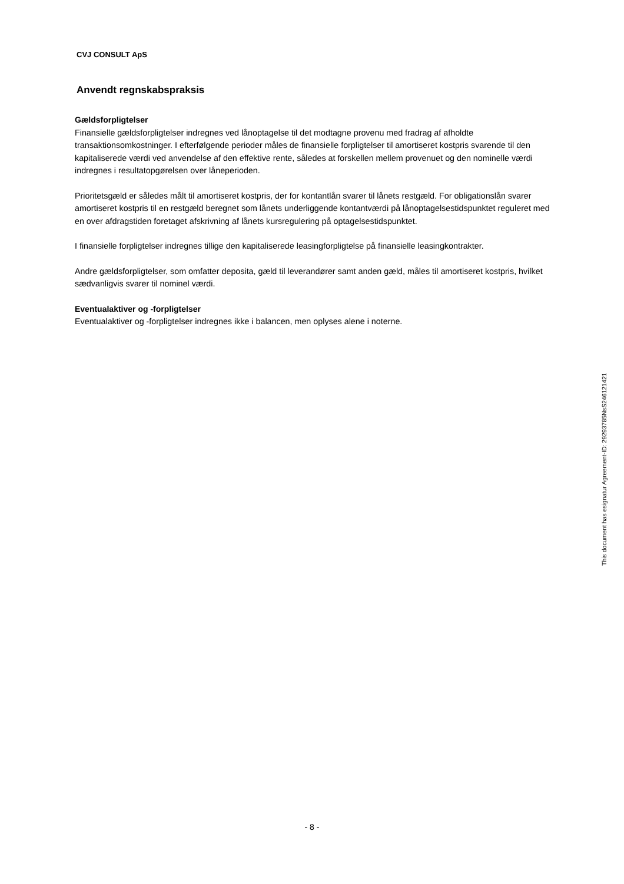CVJ CONSULT ApS
Anvendt regnskabspraksis
Gældsforpligtelser
Finansielle gældsforpligtelser indregnes ved lånoptagelse til det modtagne provenu med fradrag af afholdte transaktionsomkostninger. I efterfølgende perioder måles de finansielle forpligtelser til amortiseret kostpris svarende til den kapitaliserede værdi ved anvendelse af den effektive rente, således at forskellen mellem provenuet og den nominelle værdi indregnes i resultatopgørelsen over låneperioden.
Prioritetsgæld er således målt til amortiseret kostpris, der for kontantlån svarer til lånets restgæld. For obligationslån svarer amortiseret kostpris til en restgæld beregnet som lånets underliggende kontantværdi på lånoptagelsestidspunktet reguleret med en over afdragstiden foretaget afskrivning af lånets kursregulering på optagelsestidspunktet.
I finansielle forpligtelser indregnes tillige den kapitaliserede leasingforpligtelse på finansielle leasingkontrakter.
Andre gældsforpligtelser, som omfatter deposita, gæld til leverandører samt anden gæld, måles til amortiseret kostpris, hvilket sædvanligvis svarer til nominel værdi.
Eventualaktiver og -forpligtelser
Eventualaktiver og -forpligtelser indregnes ikke i balancen, men oplyses alene i noterne.
This document has esignatur Agreement-ID: 29293785NsS246121421
- 8 -